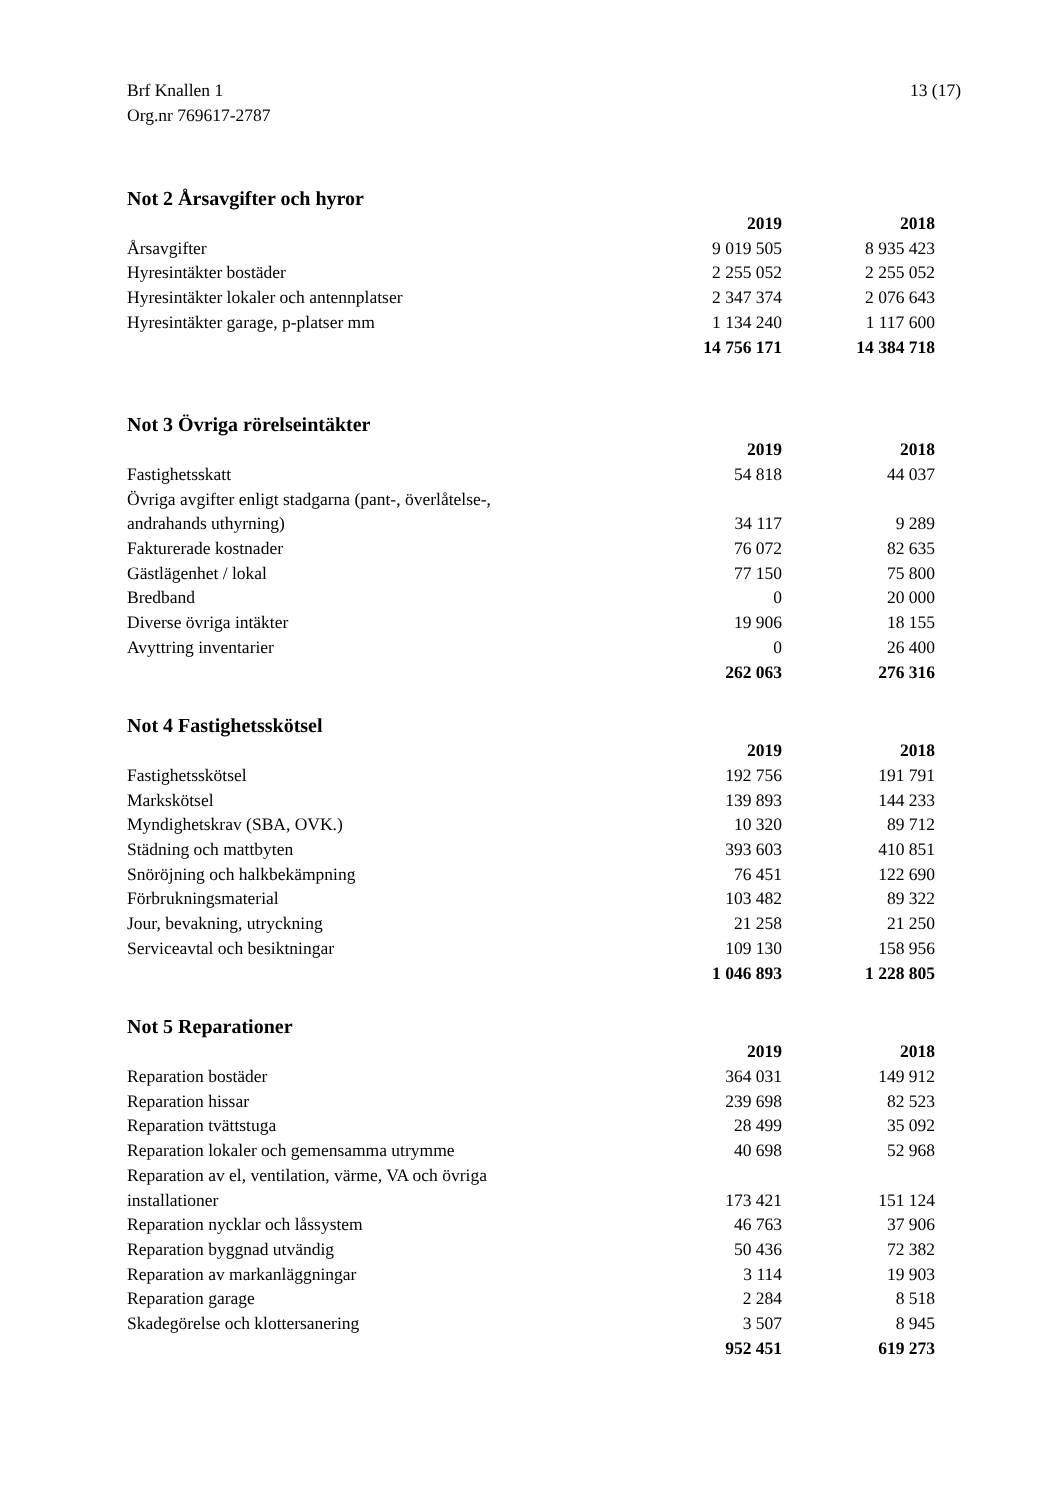Brf Knallen 1
Org.nr 769617-2787
13 (17)
Not 2 Årsavgifter och hyror
| | 2019 | 2018 |
| Årsavgifter | 9 019 505 | 8 935 423 |
| Hyresintäkter bostäder | 2 255 052 | 2 255 052 |
| Hyresintäkter lokaler och antennplatser | 2 347 374 | 2 076 643 |
| Hyresintäkter garage, p-platser mm | 1 134 240 | 1 117 600 |
| | 14 756 171 | 14 384 718 |
Not 3 Övriga rörelseintäkter
| | 2019 | 2018 |
| Fastighetsskatt | 54 818 | 44 037 |
| Övriga avgifter enligt stadgarna (pant-, överlåtelse-, andrahands uthyrning) | 34 117 | 9 289 |
| Fakturerade kostnader | 76 072 | 82 635 |
| Gästlägenhet / lokal | 77 150 | 75 800 |
| Bredband | 0 | 20 000 |
| Diverse övriga intäkter | 19 906 | 18 155 |
| Avyttring inventarier | 0 | 26 400 |
| | 262 063 | 276 316 |
Not 4 Fastighetsskötsel
| | 2019 | 2018 |
| Fastighetsskötsel | 192 756 | 191 791 |
| Markskötsel | 139 893 | 144 233 |
| Myndighetskrav (SBA, OVK.) | 10 320 | 89 712 |
| Städning och mattbyten | 393 603 | 410 851 |
| Snöröjning och halkbekämpning | 76 451 | 122 690 |
| Förbrukningsmaterial | 103 482 | 89 322 |
| Jour, bevakning, utryckning | 21 258 | 21 250 |
| Serviceavtal och besiktningar | 109 130 | 158 956 |
| | 1 046 893 | 1 228 805 |
Not 5 Reparationer
| | 2019 | 2018 |
| Reparation bostäder | 364 031 | 149 912 |
| Reparation hissar | 239 698 | 82 523 |
| Reparation tvättstuga | 28 499 | 35 092 |
| Reparation lokaler och gemensamma utrymme | 40 698 | 52 968 |
| Reparation av el, ventilation, värme, VA och övriga installationer | 173 421 | 151 124 |
| Reparation nycklar och låssystem | 46 763 | 37 906 |
| Reparation byggnad utvändig | 50 436 | 72 382 |
| Reparation av markanläggningar | 3 114 | 19 903 |
| Reparation garage | 2 284 | 8 518 |
| Skadegörelse och klottersanering | 3 507 | 8 945 |
| | 952 451 | 619 273 |